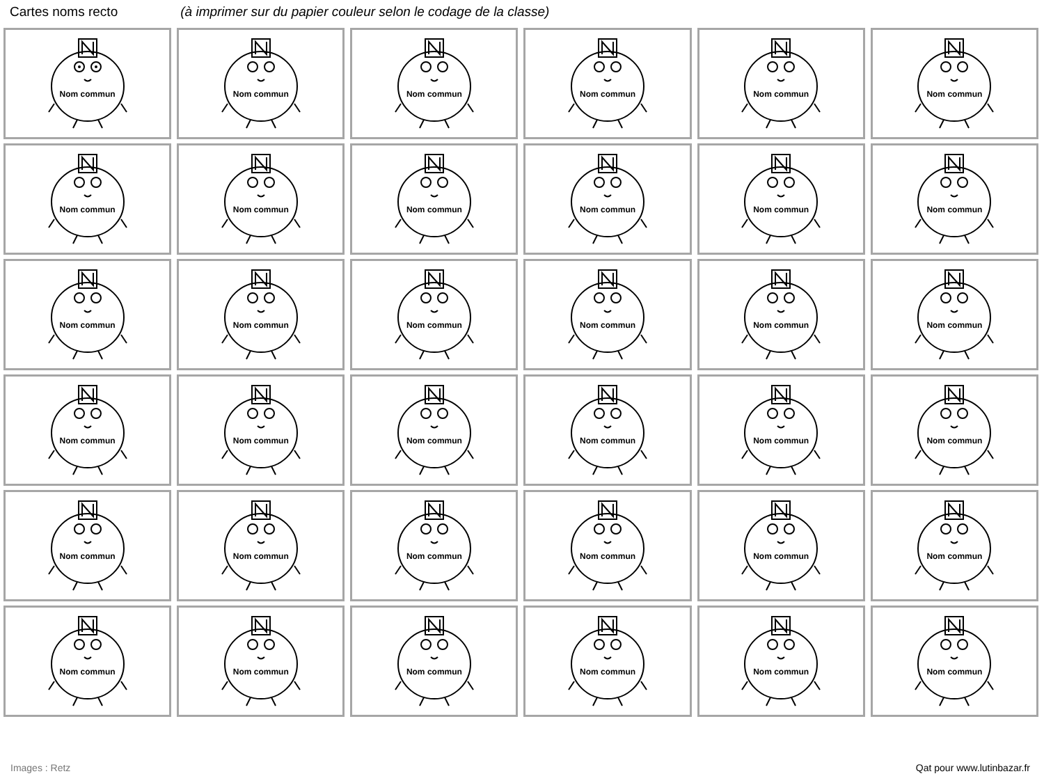Cartes noms recto (à imprimer sur du papier couleur selon le codage de la classe)
| Nom commun | Nom commun | Nom commun | Nom commun | Nom commun | Nom commun |
| Nom commun | Nom commun | Nom commun | Nom commun | Nom commun | Nom commun |
| Nom commun | Nom commun | Nom commun | Nom commun | Nom commun | Nom commun |
| Nom commun | Nom commun | Nom commun | Nom commun | Nom commun | Nom commun |
| Nom commun | Nom commun | Nom commun | Nom commun | Nom commun | Nom commun |
| Nom commun | Nom commun | Nom commun | Nom commun | Nom commun | Nom commun |
Images : Retz Qat pour www.lutinbazar.fr